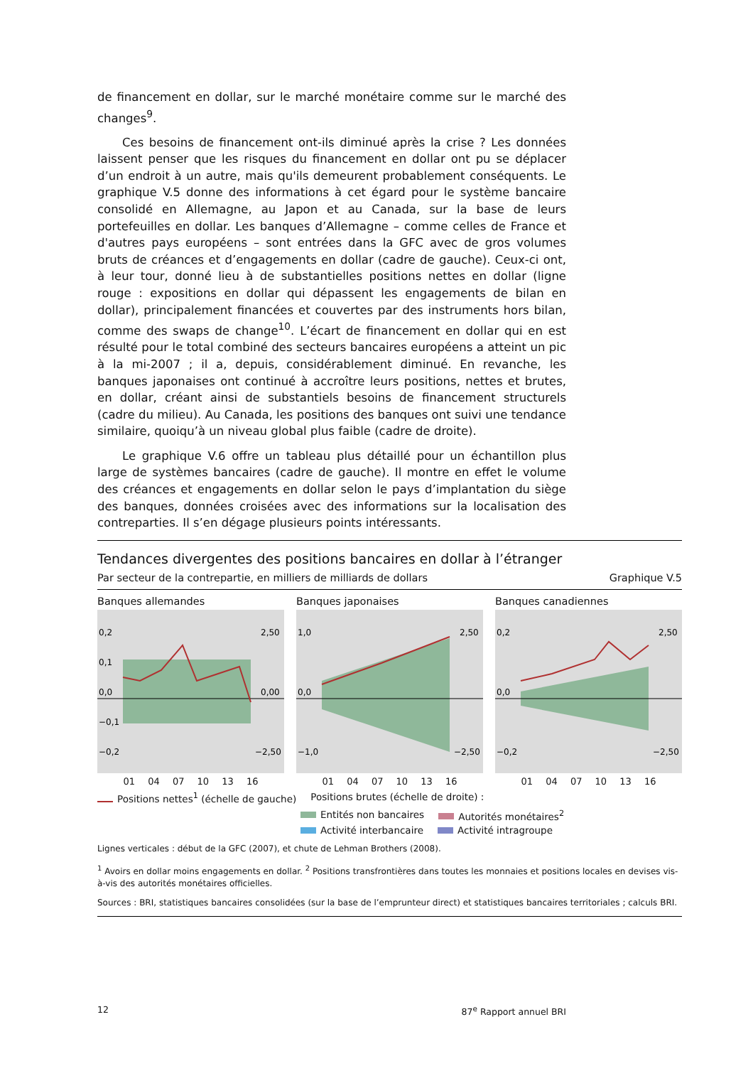de financement en dollar, sur le marché monétaire comme sur le marché des changes<sup>9</sup>.
Ces besoins de financement ont-ils diminué après la crise ? Les données laissent penser que les risques du financement en dollar ont pu se déplacer d’un endroit à un autre, mais qu'ils demeurent probablement conséquents. Le graphique V.5 donne des informations à cet égard pour le système bancaire consolidé en Allemagne, au Japon et au Canada, sur la base de leurs portefeuilles en dollar. Les banques d’Allemagne – comme celles de France et d'autres pays européens – sont entrées dans la GFC avec de gros volumes bruts de créances et d’engagements en dollar (cadre de gauche). Ceux-ci ont, à leur tour, donné lieu à de substantielles positions nettes en dollar (ligne rouge : expositions en dollar qui dépassent les engagements de bilan en dollar), principalement financées et couvertes par des instruments hors bilan, comme des swaps de change<sup>10</sup>. L’écart de financement en dollar qui en est résulté pour le total combiné des secteurs bancaires européens a atteint un pic à la mi-2007 ; il a, depuis, considérablement diminué. En revanche, les banques japonaises ont continué à accroître leurs positions, nettes et brutes, en dollar, créant ainsi de substantiels besoins de financement structurels (cadre du milieu). Au Canada, les positions des banques ont suivi une tendance similaire, quoiqu’à un niveau global plus faible (cadre de droite).
Le graphique V.6 offre un tableau plus détaillé pour un échantillon plus large de systèmes bancaires (cadre de gauche). Il montre en effet le volume des créances et engagements en dollar selon le pays d’implantation du siège des banques, données croisées avec des informations sur la localisation des contreparties. Il s’en dégage plusieurs points intéressants.
Tendances divergentes des positions bancaires en dollar à l’étranger
Par secteur de la contrepartie, en milliers de milliards de dollars Graphique V.5
Banques allemandes
0,2
0,1
0,0
−0,1
−0,2
2,50
0,00
−2,50
01 04 07 10 13 16
Banques japonaises
1,0
0,0
−1,0
2,50
−2,50
01 04 07 10 13 16
Banques canadiennes
0,2
0,0
−0,2
2,50
−2,50
01 04 07 10 13 16
Positions nettes<sup>1</sup> (échelle de gauche) Positions brutes (échelle de droite) :
Entités non bancaires Autorités monétaires<sup>2</sup> Activité interbancaire Activité intragroupe
Lignes verticales : début de la GFC (2007), et chute de Lehman Brothers (2008).
<sup>1</sup> Avoirs en dollar moins engagements en dollar. <sup>2</sup> Positions transfrontières dans toutes les monnaies et positions locales en devises vis-à-vis des autorités monétaires officielles.
Sources : BRI, statistiques bancaires consolidées (sur la base de l’emprunteur direct) et statistiques bancaires territoriales ; calculs BRI.
12 87<sup>e</sup> Rapport annuel BRI